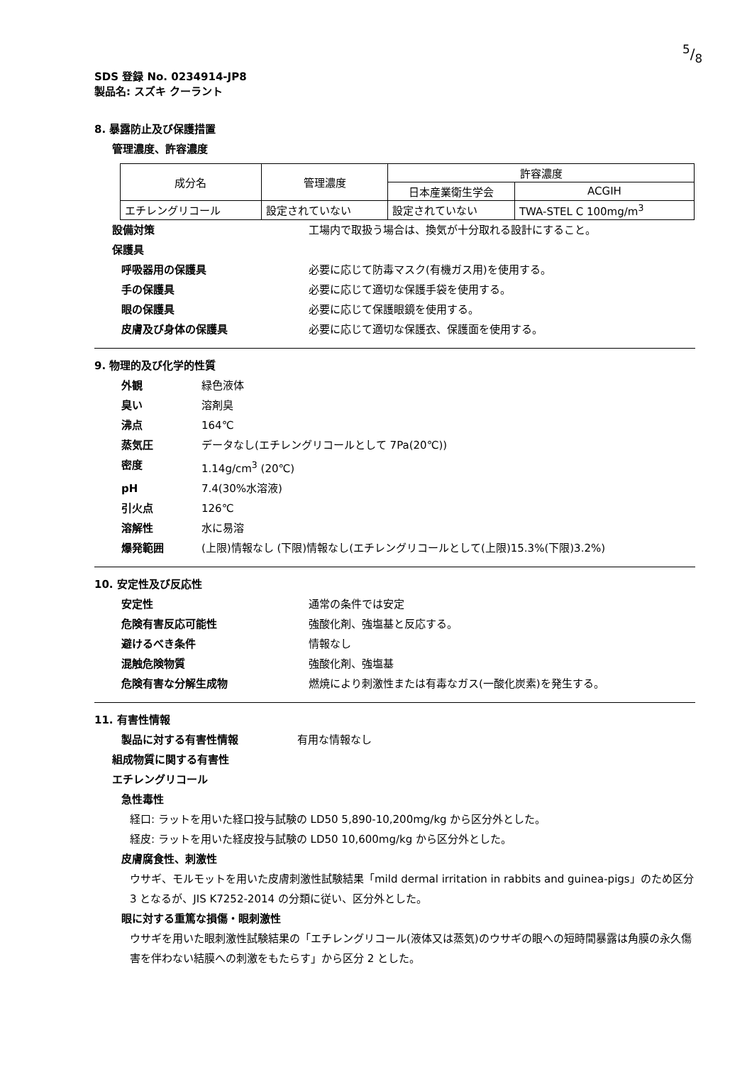5/8
SDS 登録 No. 0234914-JP8
製品名: スズキ クーラント
8. 暴露防止及び保護措置
管理濃度、許容濃度
| 成分名 | 管理濃度 | 許容濃度 | |
| --- | --- | --- | --- |
| | | 日本産業衛生学会 | ACGIH |
| エチレングリコール | 設定されていない | 設定されていない | TWA-STEL C 100mg/m<sup>3</sup> |
設備対策 工場内で取扱う場合は、換気が十分取れる設計にすること。
保護具
呼吸器用の保護具 必要に応じて防毒マスク(有機ガス用)を使用する。
手の保護具 必要に応じて適切な保護手袋を使用する。
眼の保護具 必要に応じて保護眼鏡を使用する。
皮膚及び身体の保護具 必要に応じて適切な保護衣、保護面を使用する。
9. 物理的及び化学的性質
外観 緑色液体
臭い 溶剤臭
沸点 164℃
蒸気圧 データなし(エチレングリコールとして 7Pa(20℃))
密度 1.14g/cm<sup>3</sup> (20℃)
pH 7.4(30%水溶液)
引火点 126℃
溶解性 水に易溶
爆発範囲 (上限)情報なし (下限)情報なし(エチレングリコールとして(上限)15.3%(下限)3.2%)
10. 安定性及び反応性
安定性 通常の条件では安定
危険有害反応可能性 強酸化剤、強塩基と反応する。
避けるべき条件 情報なし
混触危険物質 強酸化剤、強塩基
危険有害な分解生成物 燃焼により刺激性または有毒なガス(一酸化炭素)を発生する。
11. 有害性情報
製品に対する有害性情報 有用な情報なし
組成物質に関する有害性
エチレングリコール
急性毒性
経口: ラットを用いた経口投与試験の LD50 5,890-10,200mg/kg から区分外とした。
経皮: ラットを用いた経皮投与試験の LD50 10,600mg/kg から区分外とした。
皮膚腐食性、刺激性
ウサギ、モルモットを用いた皮膚刺激性試験結果「mild dermal irritation in rabbits and guinea-pigs」のため区分 3 となるが、JIS K7252-2014 の分類に従い、区分外とした。
眼に対する重篤な損傷・眼刺激性
ウサギを用いた眼刺激性試験結果の「エチレングリコール(液体又は蒸気)のウサギの眼への短時間暴露は角膜の永久傷害を伴わない結膜への刺激をもたらす」から区分 2 とした。